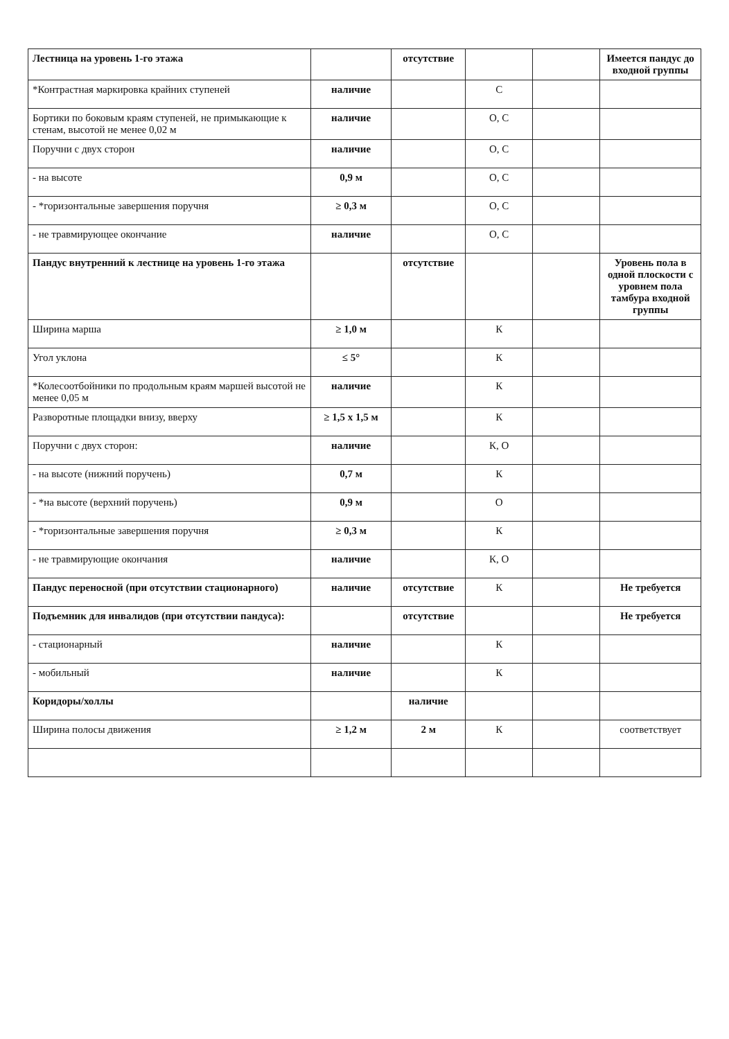| Лестница на уровень 1-го этажа | | отсутствие | | | Имеется пандус до входной группы |
| *Контрастная маркировка крайних ступеней | наличие | | С | | |
| Бортики по боковым краям ступеней, не примыкающие к стенам, высотой не менее 0,02 м | наличие | | О, С | | |
| Поручни с двух сторон | наличие | | О, С | | |
| - на высоте | 0,9 м | | О, С | | |
| - *горизонтальные завершения поручня | ≥ 0,3 м | | О, С | | |
| - не травмирующее окончание | наличие | | О, С | | |
| Пандус внутренний к лестнице на уровень 1-го этажа | | отсутствие | | | Уровень пола в одной плоскости с уровнем пола тамбура входной группы |
| Ширина марша | ≥ 1,0 м | | К | | |
| Угол уклона | ≤ 5° | | К | | |
| *Колесоотбойники по продольным краям маршей высотой не менее 0,05 м | наличие | | К | | |
| Разворотные площадки внизу, вверху | ≥ 1,5 х 1,5 м | | К | | |
| Поручни с двух сторон: | наличие | | К, О | | |
| - на высоте (нижний поручень) | 0,7 м | | К | | |
| - *на высоте (верхний поручень) | 0,9 м | | О | | |
| - *горизонтальные завершения поручня | ≥ 0,3 м | | К | | |
| - не травмирующие окончания | наличие | | К, О | | |
| Пандус переносной (при отсутствии стационарного) | наличие | отсутствие | К | | Не требуется |
| Подъемник для инвалидов (при отсутствии пандуса): | | отсутствие | | | Не требуется |
| - стационарный | наличие | | К | | |
| - мобильный | наличие | | К | | |
| Коридоры/холлы | | наличие | | | |
| Ширина полосы движения | ≥ 1,2 м | 2 м | К | | соответствует |